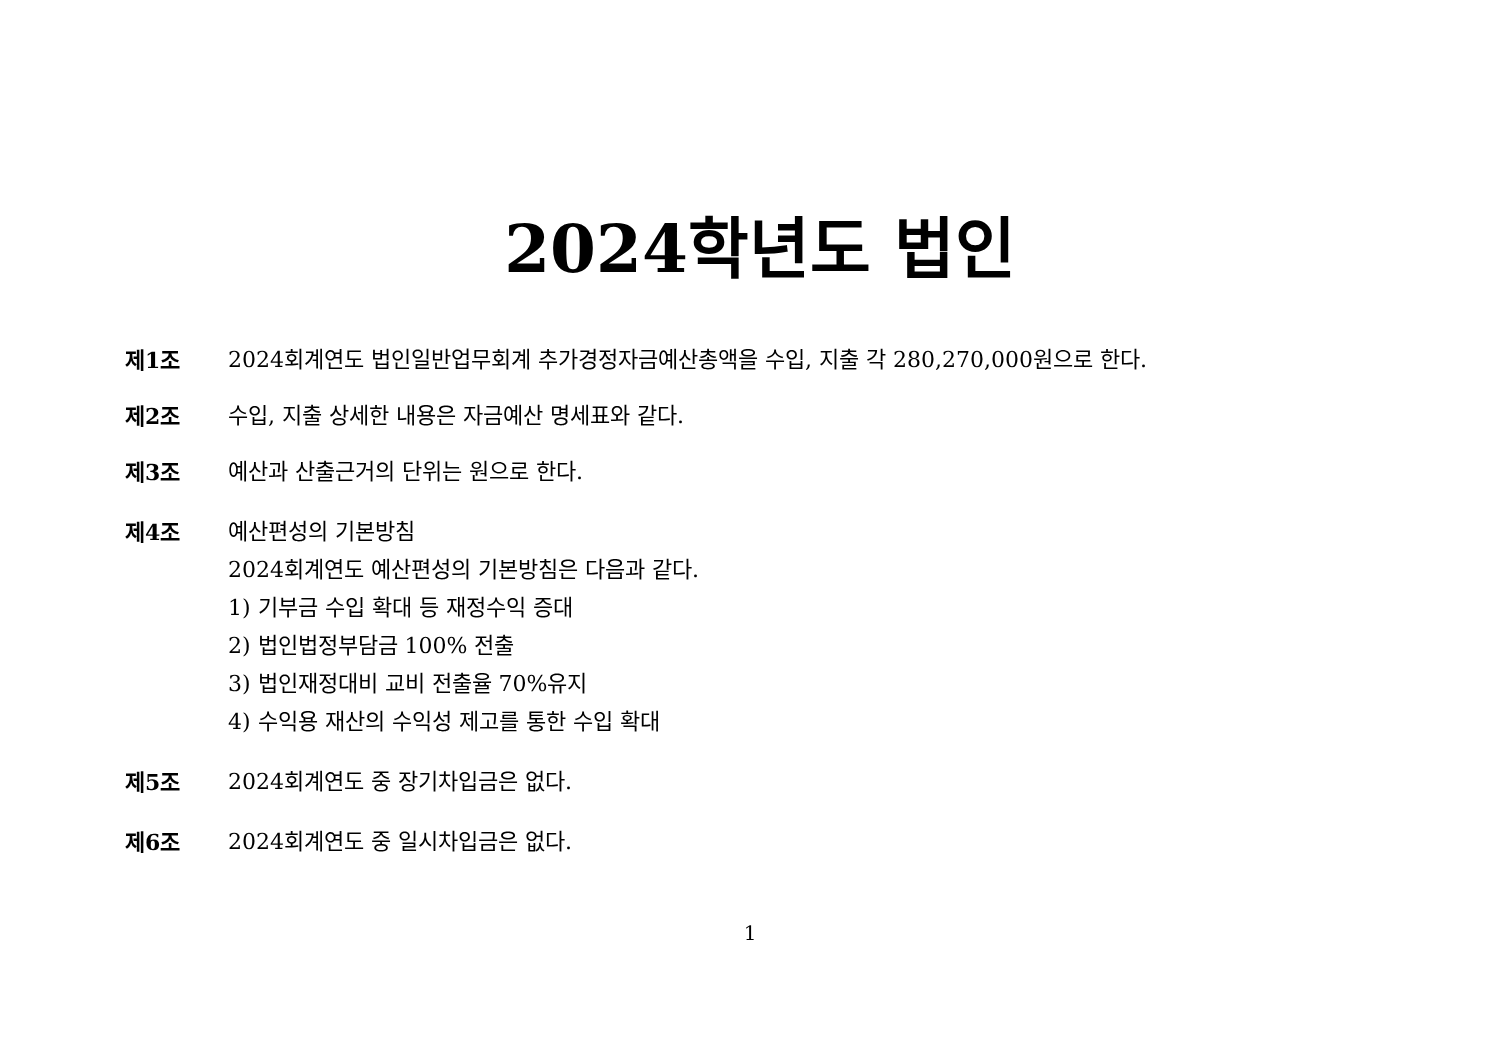2024학년도 법인
제1조 2024회계연도 법인일반업무회계 추가경정자금예산총액을 수입, 지출 각 280,270,000원으로 한다.
제2조 수입, 지출 상세한 내용은 자금예산 명세표와 같다.
제3조 예산과 산출근거의 단위는 원으로 한다.
제4조 예산편성의 기본방침
2024회계연도 예산편성의 기본방침은 다음과 같다.
1) 기부금 수입 확대 등 재정수익 증대
2) 법인법정부담금 100% 전출
3) 법인재정대비 교비 전출율 70%유지
4) 수익용 재산의 수익성 제고를 통한 수입 확대
제5조 2024회계연도 중 장기차입금은 없다.
제6조 2024회계연도 중 일시차입금은 없다.
1